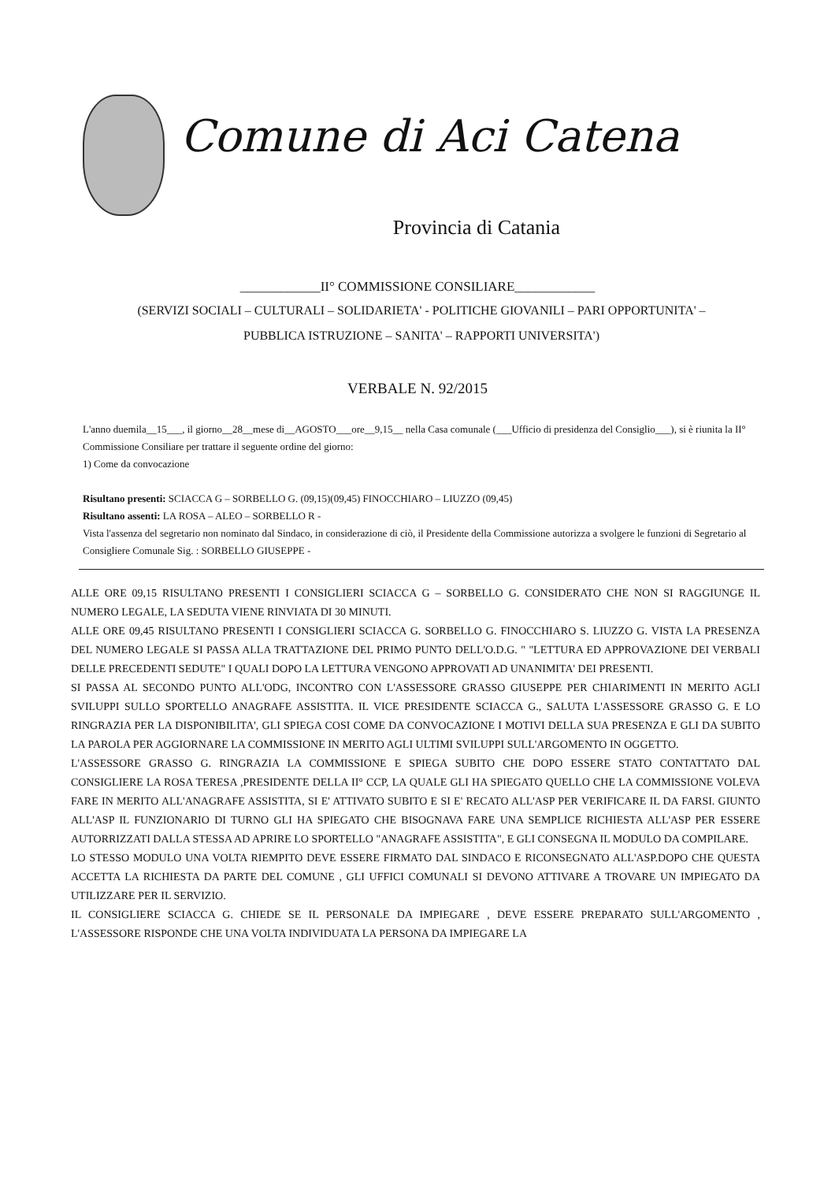Comune di Aci Catena
Provincia di Catania
____________II° COMMISSIONE CONSILIARE____________
(SERVIZI SOCIALI – CULTURALI – SOLIDARIETA' - POLITICHE GIOVANILI – PARI OPPORTUNITA' – PUBBLICA ISTRUZIONE – SANITA' – RAPPORTI UNIVERSITA')
VERBALE N. 92/2015
L'anno duemila__15___, il giorno__28__mese di__AGOSTO___ore__9,15__ nella Casa comunale (___Ufficio di presidenza del Consiglio___), si è riunita la II° Commissione Consiliare per trattare il seguente ordine del giorno:
1) Come da convocazione
Risultano presenti: SCIACCA G – SORBELLO G. (09,15)(09,45) FINOCCHIARO – LIUZZO (09,45)
Risultano assenti: LA ROSA – ALEO – SORBELLO R -
Vista l'assenza del segretario non nominato dal Sindaco, in considerazione di ciò, il Presidente della Commissione autorizza a svolgere le funzioni di Segretario al Consigliere Comunale Sig. : SORBELLO GIUSEPPE -
ALLE ORE 09,15 RISULTANO PRESENTI I CONSIGLIERI SCIACCA G – SORBELLO G. CONSIDERATO CHE NON SI RAGGIUNGE IL NUMERO LEGALE, LA SEDUTA VIENE RINVIATA DI 30 MINUTI.
ALLE ORE 09,45 RISULTANO PRESENTI I CONSIGLIERI SCIACCA G. SORBELLO G. FINOCCHIARO S. LIUZZO G. VISTA LA PRESENZA DEL NUMERO LEGALE SI PASSA ALLA TRATTAZIONE DEL PRIMO PUNTO DELL'O.D.G. " "LETTURA ED APPROVAZIONE DEI VERBALI DELLE PRECEDENTI SEDUTE" I QUALI DOPO LA LETTURA VENGONO APPROVATI AD UNANIMITA' DEI PRESENTI.
SI PASSA AL SECONDO PUNTO ALL'ODG, INCONTRO CON L'ASSESSORE GRASSO GIUSEPPE PER CHIARIMENTI IN MERITO AGLI SVILUPPI SULLO SPORTELLO ANAGRAFE ASSISTITA. IL VICE PRESIDENTE SCIACCA G., SALUTA L'ASSESSORE GRASSO G. E LO RINGRAZIA PER LA DISPONIBILITA', GLI SPIEGA COSI COME DA CONVOCAZIONE I MOTIVI DELLA SUA PRESENZA E GLI DA SUBITO LA PAROLA PER AGGIORNARE LA COMMISSIONE IN MERITO AGLI ULTIMI SVILUPPI SULL'ARGOMENTO IN OGGETTO.
L'ASSESSORE GRASSO G. RINGRAZIA LA COMMISSIONE E SPIEGA SUBITO CHE DOPO ESSERE STATO CONTATTATO DAL CONSIGLIERE LA ROSA TERESA ,PRESIDENTE DELLA II° CCP, LA QUALE GLI HA SPIEGATO QUELLO CHE LA COMMISSIONE VOLEVA FARE IN MERITO ALL'ANAGRAFE ASSISTITA, SI E' ATTIVATO SUBITO E SI E' RECATO ALL'ASP PER VERIFICARE IL DA FARSI. GIUNTO ALL'ASP IL FUNZIONARIO DI TURNO GLI HA SPIEGATO CHE BISOGNAVA FARE UNA SEMPLICE RICHIESTA ALL'ASP PER ESSERE AUTORRIZZATI DALLA STESSA AD APRIRE LO SPORTELLO "ANAGRAFE ASSISTITA", E GLI CONSEGNA IL MODULO DA COMPILARE.
LO STESSO MODULO UNA VOLTA RIEMPITO DEVE ESSERE FIRMATO DAL SINDACO E RICONSEGNATO ALL'ASP.DOPO CHE QUESTA ACCETTA LA RICHIESTA DA PARTE DEL COMUNE , GLI UFFICI COMUNALI SI DEVONO ATTIVARE A TROVARE UN IMPIEGATO DA UTILIZZARE PER IL SERVIZIO.
IL CONSIGLIERE SCIACCA G. CHIEDE SE IL PERSONALE DA IMPIEGARE , DEVE ESSERE PREPARATO SULL'ARGOMENTO , L'ASSESSORE RISPONDE CHE UNA VOLTA INDIVIDUATA LA PERSONA DA IMPIEGARE LA